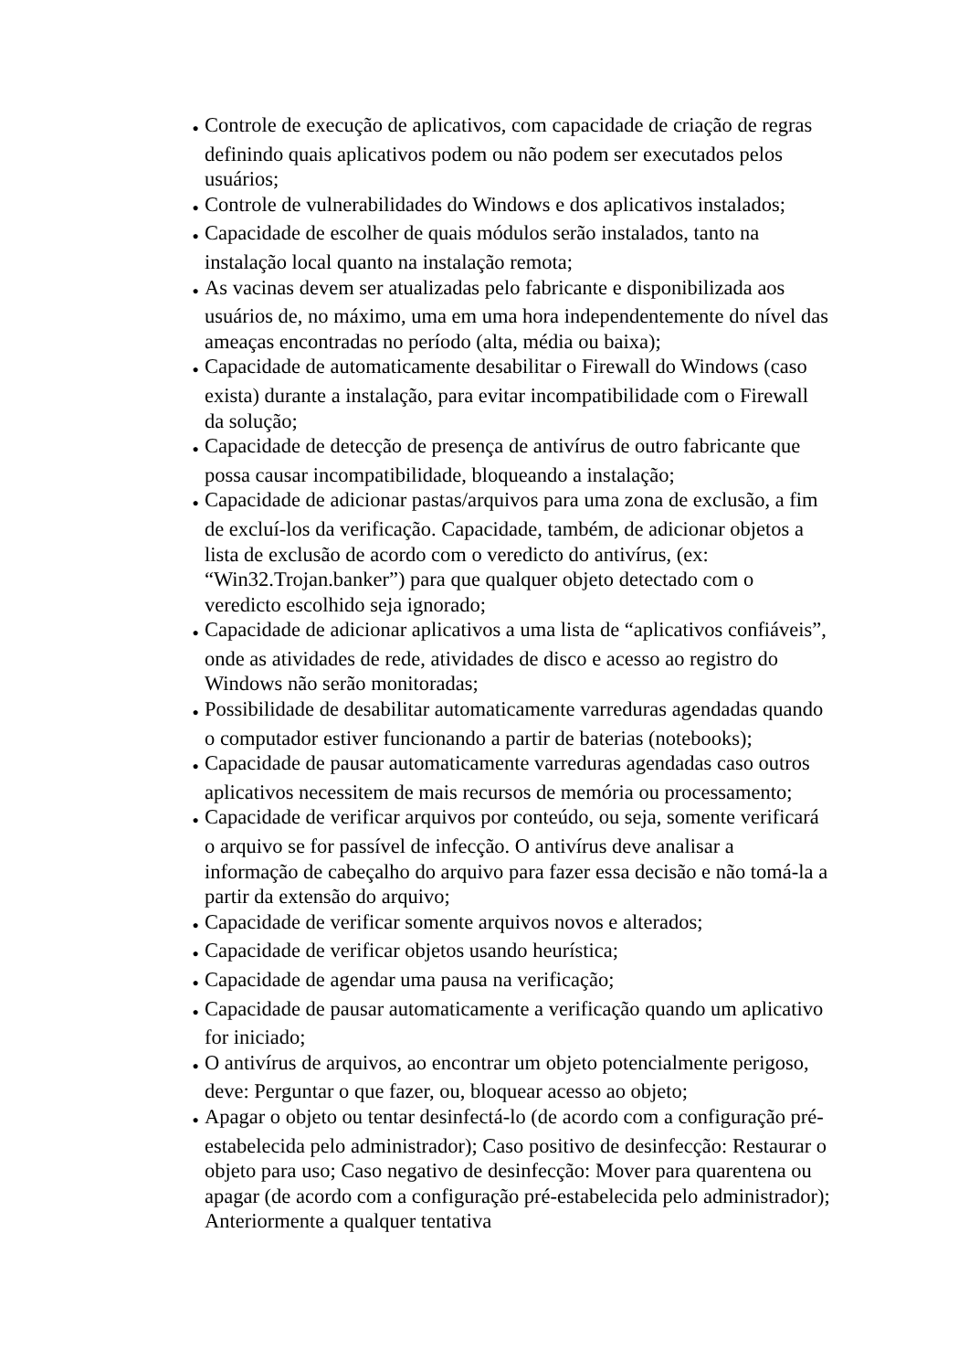● Controle de execução de aplicativos, com capacidade de criação de regras definindo quais aplicativos podem ou não podem ser executados pelos usuários;
● Controle de vulnerabilidades do Windows e dos aplicativos instalados;
● Capacidade de escolher de quais módulos serão instalados, tanto na instalação local quanto na instalação remota;
● As vacinas devem ser atualizadas pelo fabricante e disponibilizada aos usuários de, no máximo, uma em uma hora independentemente do nível das ameaças encontradas no período (alta, média ou baixa);
● Capacidade de automaticamente desabilitar o Firewall do Windows (caso exista) durante a instalação, para evitar incompatibilidade com o Firewall da solução;
● Capacidade de detecção de presença de antivírus de outro fabricante que possa causar incompatibilidade, bloqueando a instalação;
● Capacidade de adicionar pastas/arquivos para uma zona de exclusão, a fim de excluí-los da verificação. Capacidade, também, de adicionar objetos a lista de exclusão de acordo com o veredicto do antivírus, (ex: “Win32.Trojan.banker”) para que qualquer objeto detectado com o veredicto escolhido seja ignorado;
● Capacidade de adicionar aplicativos a uma lista de “aplicativos confiáveis”, onde as atividades de rede, atividades de disco e acesso ao registro do Windows não serão monitoradas;
● Possibilidade de desabilitar automaticamente varreduras agendadas quando o computador estiver funcionando a partir de baterias (notebooks);
● Capacidade de pausar automaticamente varreduras agendadas caso outros aplicativos necessitem de mais recursos de memória ou processamento;
● Capacidade de verificar arquivos por conteúdo, ou seja, somente verificará o arquivo se for passível de infecção. O antivírus deve analisar a informação de cabeçalho do arquivo para fazer essa decisão e não tomá-la a partir da extensão do arquivo;
● Capacidade de verificar somente arquivos novos e alterados;
● Capacidade de verificar objetos usando heurística;
● Capacidade de agendar uma pausa na verificação;
● Capacidade de pausar automaticamente a verificação quando um aplicativo for iniciado;
● O antivírus de arquivos, ao encontrar um objeto potencialmente perigoso, deve: Perguntar o que fazer, ou, bloquear acesso ao objeto;
● Apagar o objeto ou tentar desinfectá-lo (de acordo com a configuração pré- estabelecida pelo administrador); Caso positivo de desinfecção: Restaurar o objeto para uso; Caso negativo de desinfecção: Mover para quarentena ou apagar (de acordo com a configuração pré-estabelecida pelo administrador); Anteriormente a qualquer tentativa